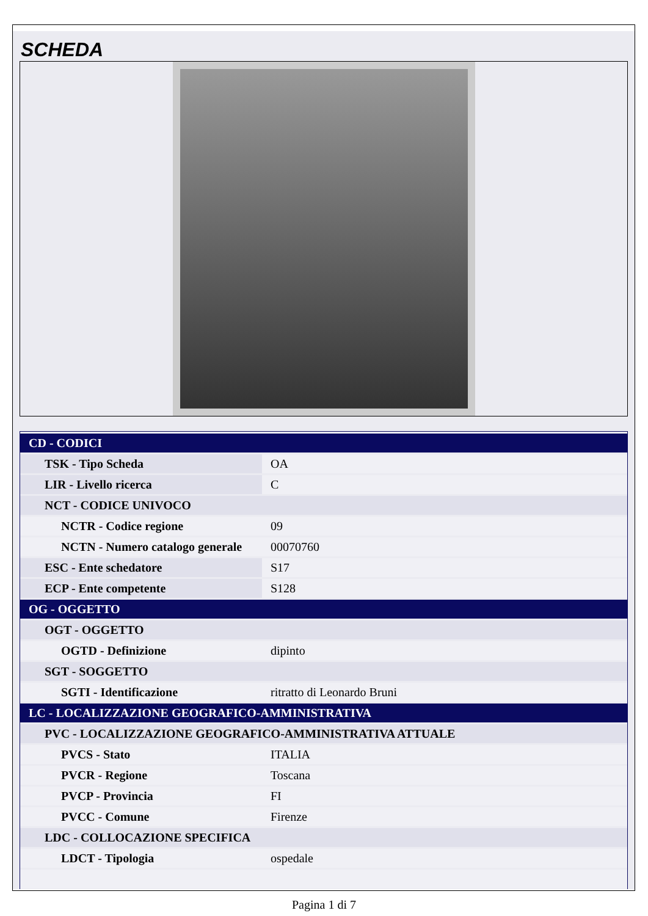SCHEDA
| CD - CODICI | |
| TSK - Tipo Scheda | OA |
| LIR - Livello ricerca | C |
| NCT - CODICE UNIVOCO | |
| NCTR - Codice regione | 09 |
| NCTN - Numero catalogo generale | 00070760 |
| ESC - Ente schedatore | S17 |
| ECP - Ente competente | S128 |
| OG - OGGETTO | |
| OGT - OGGETTO | |
| OGTD - Definizione | dipinto |
| SGT - SOGGETTO | |
| SGTI - Identificazione | ritratto di Leonardo Bruni |
| LC - LOCALIZZAZIONE GEOGRAFICO-AMMINISTRATIVA | |
| PVC - LOCALIZZAZIONE GEOGRAFICO-AMMINISTRATIVA ATTUALE | |
| PVCS - Stato | ITALIA |
| PVCR - Regione | Toscana |
| PVCP - Provincia | FI |
| PVCC - Comune | Firenze |
| LDC - COLLOCAZIONE SPECIFICA | |
| LDCT - Tipologia | ospedale |
Pagina 1 di 7